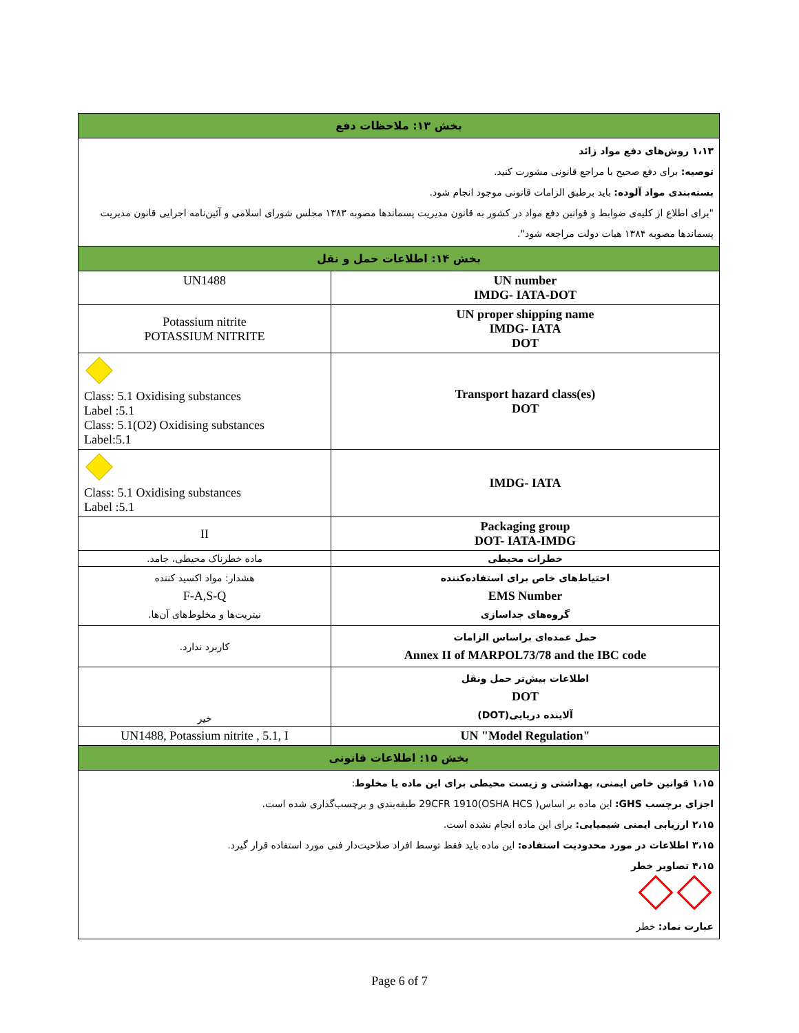| بخش ۱۳: ملاحظات دفع | |
| ۱،۱۳ روش‌های دفع مواد زائد توصیه: برای دفع صحیح با مراجع قانونی مشورت کنید. بسته‌بندی مواد آلوده: باید برطبق الزامات قانونی موجود انجام شود. "برای اطلاع از کلیه‌ی ضوابط و قوانین دفع مواد در کشور به قانون مدیریت پسماندها مصوبه ۱۳۸۳ مجلس شورای اسلامی و آئین‌نامه اجرایی قانون مدیریت پسماندها مصوبه ۱۳۸۴ هیات دولت مراجعه شود". | |
| بخش ۱۴: اطلاعات حمل و نقل | |
| UN1488 | UN number IMDG- IATA-DOT |
| Potassium nitrite POTASSIUM NITRITE | UN proper shipping name IMDG- IATA DOT |
| Class: 5.1 Oxidising substances Label :5.1 Class: 5.1(O2) Oxidising substances Label:5.1 | Transport hazard class(es) DOT |
| Class: 5.1 Oxidising substances Label :5.1 | IMDG- IATA |
| II | Packaging group DOT- IATA-IMDG |
| ماده خطرناک محیطی، جامد. | خطرات محیطی |
| هشدار: مواد اکسید کننده F-A,S-Q نیتریت‌ها و مخلوط‌های آن‌ها. | احتیاط‌های خاص برای استفاده‌کننده EMS Number گروه‌های جداسازی |
| کاربرد ندارد. | حمل عمده‌ای براساس الزامات Annex II of MARPOL73/78 and the IBC code |
| خیر | اطلاعات بیش‌تر حمل ونقل DOT آلاینده دریایی(DOT) |
| UN1488, Potassium nitrite , 5.1, I | UN "Model Regulation" |
| بخش ۱۵: اطلاعات قانونی | |
| ۱،۱۵ قوانین خاص ایمنی، بهداشتی و زیست محیطی برای این ماده یا مخلوط : اجزای برچسب GHS: این ماده بر اساس( 29CFR 1910(OSHA HCS طبقه‌بندی و برچسب‌گذاری شده است. ۲،۱۵ ارزیابی ایمنی شیمیایی: برای این ماده انجام نشده است. ۳،۱۵ اطلاعات در مورد محدودیت استفاده: این ماده باید فقط توسط افراد صلاحیت‌دار فنی مورد استفاده قرار گیرد. ۴،۱۵ تصاویر خطر عبارت نماد: خطر | |
Page 6 of 7